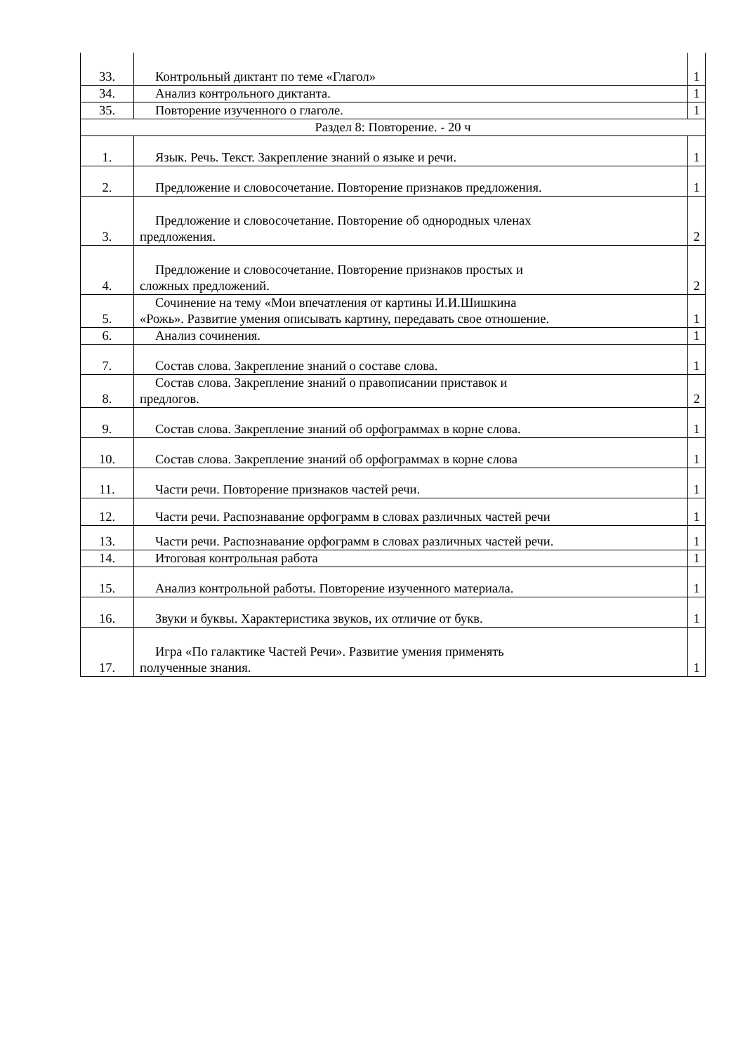| 33. | Контрольный диктант по теме «Глагол» | 1 |
| 34. | Анализ контрольного диктанта. | 1 |
| 35. | Повторение изученного о глаголе. | 1 |
| Раздел 8: Повторение. - 20 ч | | |
| 1. | Язык. Речь. Текст. Закрепление знаний о языке и речи. | 1 |
| 2. | Предложение и словосочетание. Повторение признаков предложения. | 1 |
| 3. | Предложение и словосочетание. Повторение об однородных членах предложения. | 2 |
| 4. | Предложение и словосочетание. Повторение признаков простых и сложных предложений. | 2 |
| 5. | Сочинение на тему «Мои впечатления от картины И.И.Шишкина «Рожь». Развитие умения описывать картину, передавать свое отношение. | 1 |
| 6. | Анализ сочинения. | 1 |
| 7. | Состав слова. Закрепление знаний о составе слова. | 1 |
| 8. | Состав слова. Закрепление знаний о правописании приставок и предлогов. | 2 |
| 9. | Состав слова. Закрепление знаний об орфограммах в корне слова. | 1 |
| 10. | Состав слова. Закрепление знаний об орфограммах в корне слова | 1 |
| 11. | Части речи. Повторение признаков частей речи. | 1 |
| 12. | Части речи. Распознавание орфограмм в словах различных частей речи | 1 |
| 13. | Части речи. Распознавание орфограмм в словах различных частей речи. | 1 |
| 14. | Итоговая контрольная работа | 1 |
| 15. | Анализ контрольной работы. Повторение изученного материала. | 1 |
| 16. | Звуки и буквы. Характеристика звуков, их отличие от букв. | 1 |
| 17. | Игра «По галактике Частей Речи». Развитие умения применять полученные знания. | 1 |